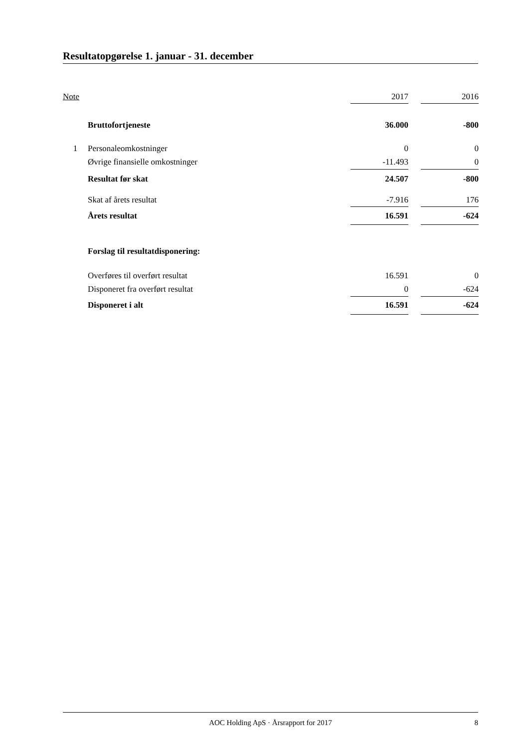Resultatopgørelse 1. januar - 31. december
| Note | | 2017 | | 2016 |
| --- | --- | --- | --- | --- |
| | Bruttofortjeneste | 36.000 | | -800 |
| 1 | Personaleomkostninger | 0 | | 0 |
| | Øvrige finansielle omkostninger | -11.493 | | 0 |
| | Resultat før skat | 24.507 | | -800 |
| | Skat af årets resultat | -7.916 | | 176 |
| | Årets resultat | 16.591 | | -624 |
| | Forslag til resultatdisponering: | | | |
| | Overføres til overført resultat | 16.591 | | 0 |
| | Disponeret fra overført resultat | 0 | | -624 |
| | Disponeret i alt | 16.591 | | -624 |
AOC Holding ApS · Årsrapport for 2017 8